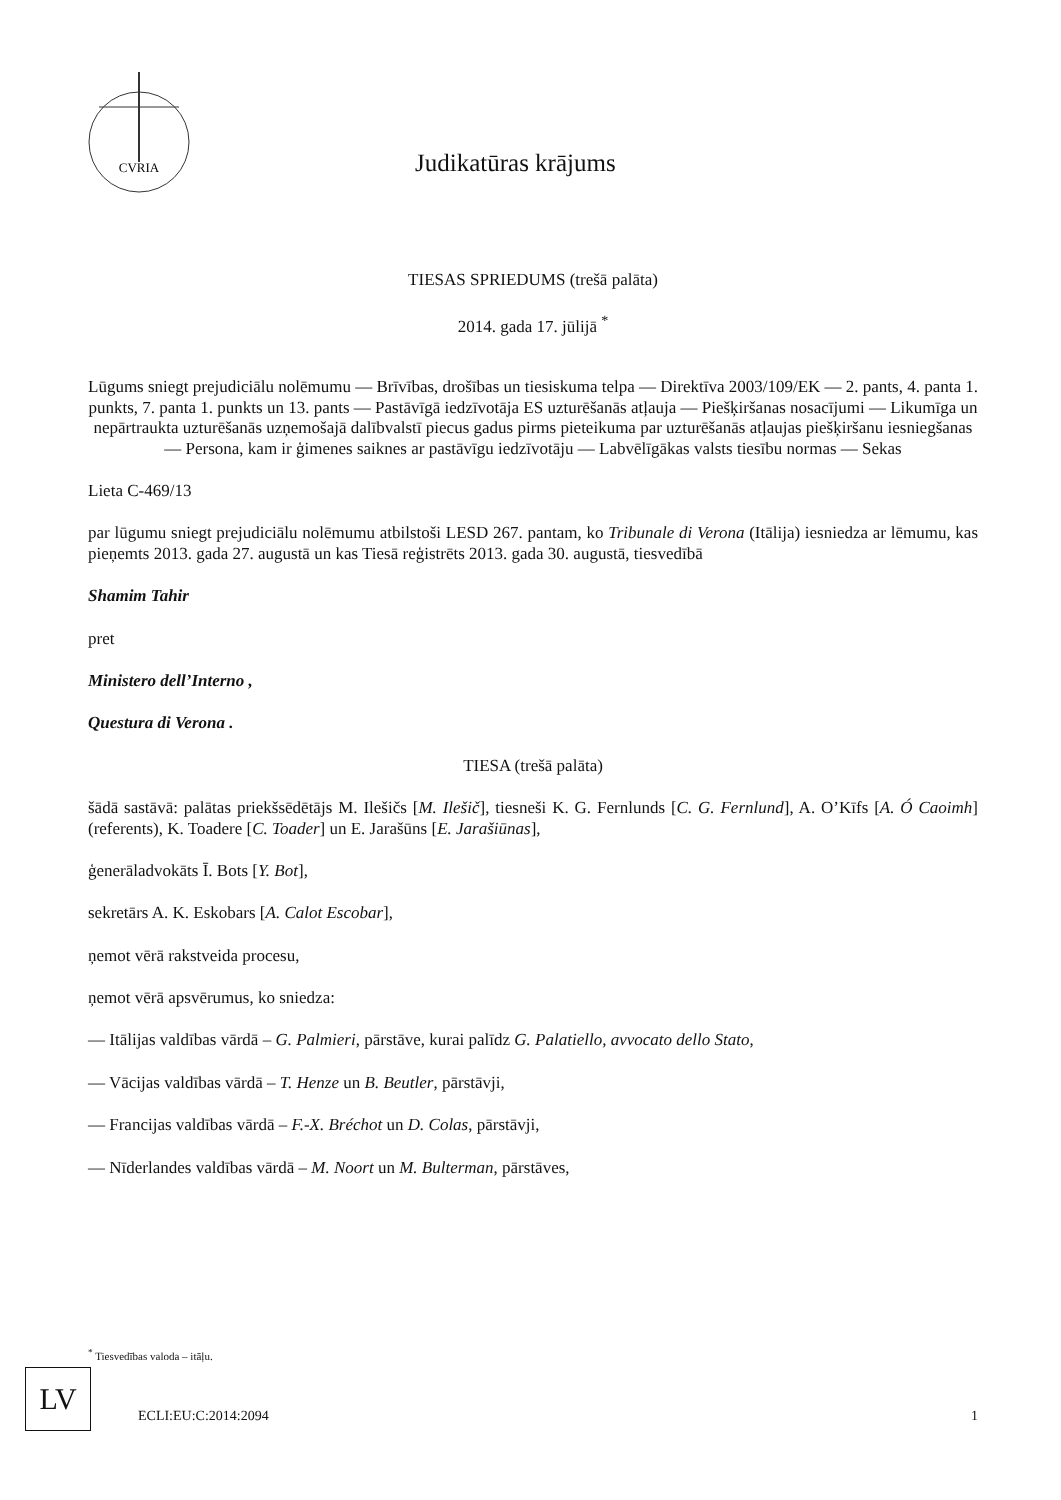CVRIA
Judikatūras krājums
TIESAS SPRIEDUMS (trešā palāta)
2014. gada 17. jūlijā <sup>*</sup>
Lūgums sniegt prejudiciālu nolēmumu — Brīvības, drošības un tiesiskuma telpa — Direktīva 2003/109/EK — 2. pants, 4. panta 1. punkts, 7. panta 1. punkts un 13. pants — Pastāvīgā iedzīvotāja ES uzturēšanās atļauja — Piešķiršanas nosacījumi — Likumīga un nepārtraukta uzturēšanās uzņemošajā dalībvalstī piecus gadus pirms pieteikuma par uzturēšanās atļaujas piešķiršanu iesniegšanas — Persona, kam ir ģimenes saiknes ar pastāvīgu iedzīvotāju — Labvēlīgākas valsts tiesību normas — Sekas
Lieta C-469/13
par lūgumu sniegt prejudiciālu nolēmumu atbilstoši LESD 267. pantam, ko Tribunale di Verona (Itālija) iesniedza ar lēmumu, kas pieņemts 2013. gada 27. augustā un kas Tiesā reģistrēts 2013. gada 30. augustā, tiesvedībā
Shamim Tahir
pret
Ministero dell’Interno ,
Questura di Verona .
TIESA (trešā palāta)
šādā sastāvā: palātas priekšsēdētājs M. Ilešičs [M. Ilešič], tiesneši K. G. Fernlunds [C. G. Fernlund], A. O’Kīfs [A. Ó Caoimh] (referents), K. Toadere [C. Toader] un E. Jarašūns [E. Jarašiūnas],
ģenerāladvokāts Ī. Bots [Y. Bot],
sekretārs A. K. Eskobars [A. Calot Escobar],
ņemot vērā rakstveida procesu,
ņemot vērā apsvērumus, ko sniedza:
— Itālijas valdības vārdā – G. Palmieri, pārstāve, kurai palīdz G. Palatiello, avvocato dello Stato,
— Vācijas valdības vārdā – T. Henze un B. Beutler, pārstāvji,
— Francijas valdības vārdā – F.-X. Bréchot un D. Colas, pārstāvji,
— Nīderlandes valdības vārdā – M. Noort un M. Bulterman, pārstāves,
<sup>*</sup> Tiesvedības valoda – itāļu.
LV
ECLI:EU:C:2014:2094 1